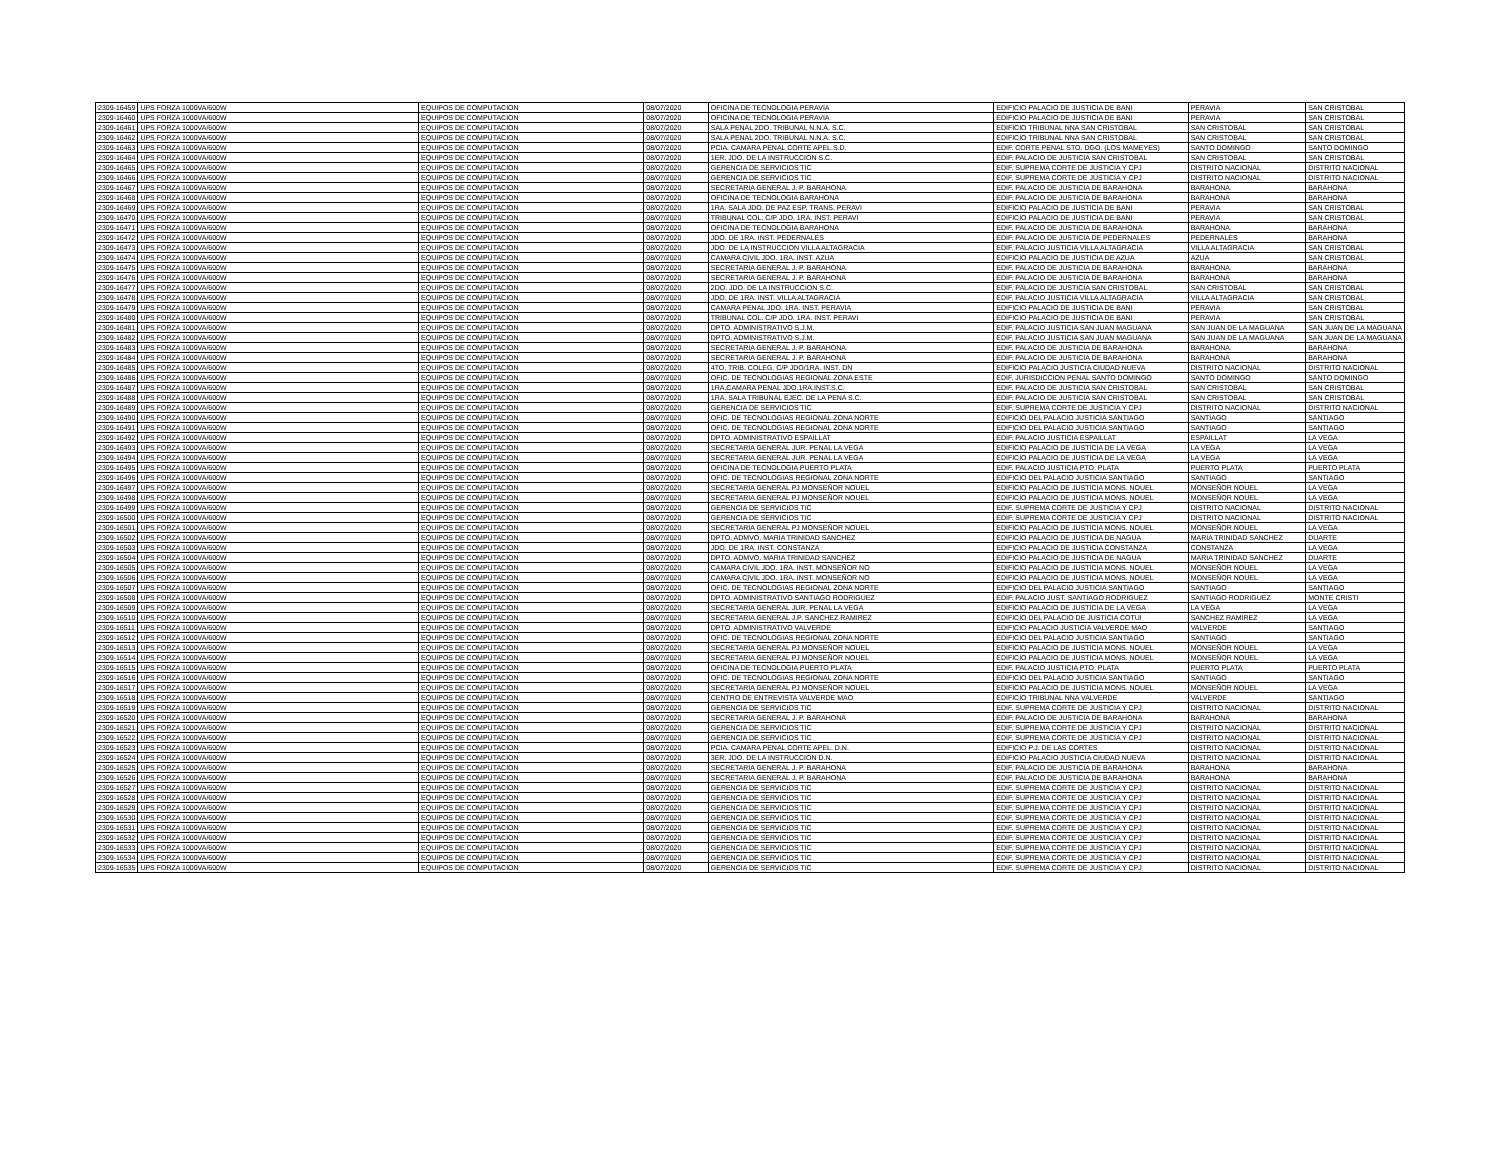| 2309-16459 | UPS FORZA 1000VA/600W | EQUIPOS DE COMPUTACION | 08/07/2020 | OFICINA DE TECNOLOGIA PERAVIA | EDIFICIO PALACIO DE JUSTICIA DE BANI | PERAVIA | SAN CRISTOBAL |
| 2309-16460 | UPS FORZA 1000VA/600W | EQUIPOS DE COMPUTACION | 08/07/2020 | OFICINA DE TECNOLOGIA PERAVIA | EDIFICIO PALACIO DE JUSTICIA DE BANI | PERAVIA | SAN CRISTOBAL |
| 2309-16461 | UPS FORZA 1000VA/600W | EQUIPOS DE COMPUTACION | 08/07/2020 | SALA PENAL 2DO. TRIBUNAL N.N.A. S.C. | EDIFICIO TRIBUNAL NNA SAN CRISTOBAL | SAN CRISTOBAL | SAN CRISTOBAL |
| 2309-16462 | UPS FORZA 1000VA/600W | EQUIPOS DE COMPUTACION | 08/07/2020 | SALA PENAL 2DO. TRIBUNAL N.N.A. S.C. | EDIFICIO TRIBUNAL NNA SAN CRISTOBAL | SAN CRISTOBAL | SAN CRISTOBAL |
| 2309-16463 | UPS FORZA 1000VA/600W | EQUIPOS DE COMPUTACION | 08/07/2020 | PCIA. CAMARA PENAL CORTE APEL.S.D. | EDIF. CORTE PENAL STO. DGO. (LOS MAMEYES) | SANTO DOMINGO | SANTO DOMINGO |
| 2309-16464 | UPS FORZA 1000VA/600W | EQUIPOS DE COMPUTACION | 08/07/2020 | 1ER. JDO. DE LA INSTRUCCION S.C. | EDIF. PALACIO DE JUSTICIA SAN CRISTOBAL | SAN CRISTOBAL | SAN CRISTOBAL |
| 2309-16465 | UPS FORZA 1000VA/600W | EQUIPOS DE COMPUTACION | 08/07/2020 | GERENCIA DE SERVICIOS TIC | EDIF. SUPREMA CORTE DE JUSTICIA Y CPJ | DISTRITO NACIONAL | DISTRITO NACIONAL |
| 2309-16466 | UPS FORZA 1000VA/600W | EQUIPOS DE COMPUTACION | 08/07/2020 | GERENCIA DE SERVICIOS TIC | EDIF. SUPREMA CORTE DE JUSTICIA Y CPJ | DISTRITO NACIONAL | DISTRITO NACIONAL |
| 2309-16467 | UPS FORZA 1000VA/600W | EQUIPOS DE COMPUTACION | 08/07/2020 | SECRETARIA GENERAL J. P. BARAHONA | EDIF. PALACIO DE JUSTICIA DE BARAHONA | BARAHONA | BARAHONA |
| 2309-16468 | UPS FORZA 1000VA/600W | EQUIPOS DE COMPUTACION | 08/07/2020 | OFICINA DE TECNOLOGIA BARAHONA | EDIF. PALACIO DE JUSTICIA DE BARAHONA | BARAHONA | BARAHONA |
| 2309-16469 | UPS FORZA 1000VA/600W | EQUIPOS DE COMPUTACION | 08/07/2020 | 1RA. SALA JDO. DE PAZ ESP. TRANS. PERAVI | EDIFICIO PALACIO DE JUSTICIA DE BANI | PERAVIA | SAN CRISTOBAL |
| 2309-16470 | UPS FORZA 1000VA/600W | EQUIPOS DE COMPUTACION | 08/07/2020 | TRIBUNAL COL. C/P JDO. 1RA. INST. PERAVI | EDIFICIO PALACIO DE JUSTICIA DE BANI | PERAVIA | SAN CRISTOBAL |
| 2309-16471 | UPS FORZA 1000VA/600W | EQUIPOS DE COMPUTACION | 08/07/2020 | OFICINA DE TECNOLOGIA BARAHONA | EDIF. PALACIO DE JUSTICIA DE BARAHONA | BARAHONA | BARAHONA |
| 2309-16472 | UPS FORZA 1000VA/600W | EQUIPOS DE COMPUTACION | 08/07/2020 | JDO. DE 1RA. INST. PEDERNALES | EDIF. PALACIO DE JUSTICIA DE PEDERNALES | PEDERNALES | BARAHONA |
| 2309-16473 | UPS FORZA 1000VA/600W | EQUIPOS DE COMPUTACION | 08/07/2020 | JDO. DE LA INSTRUCCION VILLA ALTAGRACIA | EDIF. PALACIO JUSTICIA VILLA ALTAGRACIA | VILLA ALTAGRACIA | SAN CRISTOBAL |
| 2309-16474 | UPS FORZA 1000VA/600W | EQUIPOS DE COMPUTACION | 08/07/2020 | CAMARA CIVIL JDO. 1RA. INST. AZUA | EDIFICIO PALACIO DE JUSTICIA DE AZUA | AZUA | SAN CRISTOBAL |
| 2309-16475 | UPS FORZA 1000VA/600W | EQUIPOS DE COMPUTACION | 08/07/2020 | SECRETARIA GENERAL J. P. BARAHONA | EDIF. PALACIO DE JUSTICIA DE BARAHONA | BARAHONA | BARAHONA |
| 2309-16476 | UPS FORZA 1000VA/600W | EQUIPOS DE COMPUTACION | 08/07/2020 | SECRETARIA GENERAL J. P. BARAHONA | EDIF. PALACIO DE JUSTICIA DE BARAHONA | BARAHONA | BARAHONA |
| 2309-16477 | UPS FORZA 1000VA/600W | EQUIPOS DE COMPUTACION | 08/07/2020 | 2DO. JDO. DE LA INSTRUCCION S.C. | EDIF. PALACIO DE JUSTICIA SAN CRISTOBAL | SAN CRISTOBAL | SAN CRISTOBAL |
| 2309-16478 | UPS FORZA 1000VA/600W | EQUIPOS DE COMPUTACION | 08/07/2020 | JDO. DE 1RA. INST. VILLA ALTAGRACIA | EDIF. PALACIO JUSTICIA VILLA ALTAGRACIA | VILLA ALTAGRACIA | SAN CRISTOBAL |
| 2309-16479 | UPS FORZA 1000VA/600W | EQUIPOS DE COMPUTACION | 08/07/2020 | CAMARA PENAL JDO. 1RA. INST. PERAVIA | EDIFICIO PALACIO DE JUSTICIA DE BANI | PERAVIA | SAN CRISTOBAL |
| 2309-16480 | UPS FORZA 1000VA/600W | EQUIPOS DE COMPUTACION | 08/07/2020 | TRIBUNAL COL. C/P JDO. 1RA. INST. PERAVI | EDIFICIO PALACIO DE JUSTICIA DE BANI | PERAVIA | SAN CRISTOBAL |
| 2309-16481 | UPS FORZA 1000VA/600W | EQUIPOS DE COMPUTACION | 08/07/2020 | DPTO. ADMINISTRATIVO S.J.M. | EDIF. PALACIO JUSTICIA SAN JUAN MAGUANA | SAN JUAN DE LA MAGUANA | SAN JUAN DE LA MAGUANA |
| 2309-16482 | UPS FORZA 1000VA/600W | EQUIPOS DE COMPUTACION | 08/07/2020 | DPTO. ADMINISTRATIVO S.J.M. | EDIF. PALACIO JUSTICIA SAN JUAN MAGUANA | SAN JUAN DE LA MAGUANA | SAN JUAN DE LA MAGUANA |
| 2309-16483 | UPS FORZA 1000VA/600W | EQUIPOS DE COMPUTACION | 08/07/2020 | SECRETARIA GENERAL J. P. BARAHONA | EDIF. PALACIO DE JUSTICIA DE BARAHONA | BARAHONA | BARAHONA |
| 2309-16484 | UPS FORZA 1000VA/600W | EQUIPOS DE COMPUTACION | 08/07/2020 | SECRETARIA GENERAL J. P. BARAHONA | EDIF. PALACIO DE JUSTICIA DE BARAHONA | BARAHONA | BARAHONA |
| 2309-16485 | UPS FORZA 1000VA/600W | EQUIPOS DE COMPUTACION | 08/07/2020 | 4TO. TRIB. COLEG. C/P JDO/1RA. INST. DN | EDIFICIO PALACIO JUSTICIA CIUDAD NUEVA | DISTRITO NACIONAL | DISTRITO NACIONAL |
| 2309-16486 | UPS FORZA 1000VA/600W | EQUIPOS DE COMPUTACION | 08/07/2020 | OFIC. DE TECNOLOGIAS REGIONAL ZONA ESTE | EDIF. JURISDICCION PENAL SANTO DOMINGO | SANTO DOMINGO | SANTO DOMINGO |
| 2309-16487 | UPS FORZA 1000VA/600W | EQUIPOS DE COMPUTACION | 08/07/2020 | 1RA.CAMARA PENAL JDO.1RA.INST.S.C. | EDIF. PALACIO DE JUSTICIA SAN CRISTOBAL | SAN CRISTOBAL | SAN CRISTOBAL |
| 2309-16488 | UPS FORZA 1000VA/600W | EQUIPOS DE COMPUTACION | 08/07/2020 | 1RA. SALA TRIBUNAL EJEC. DE LA PENA S.C. | EDIF. PALACIO DE JUSTICIA SAN CRISTOBAL | SAN CRISTOBAL | SAN CRISTOBAL |
| 2309-16489 | UPS FORZA 1000VA/600W | EQUIPOS DE COMPUTACION | 08/07/2020 | GERENCIA DE SERVICIOS TIC | EDIF. SUPREMA CORTE DE JUSTICIA Y CPJ | DISTRITO NACIONAL | DISTRITO NACIONAL |
| 2309-16490 | UPS FORZA 1000VA/600W | EQUIPOS DE COMPUTACION | 08/07/2020 | OFIC. DE TECNOLOGIAS REGIONAL ZONA NORTE | EDIFICIO DEL PALACIO JUSTICIA SANTIAGO | SANTIAGO | SANTIAGO |
| 2309-16491 | UPS FORZA 1000VA/600W | EQUIPOS DE COMPUTACION | 08/07/2020 | OFIC. DE TECNOLOGIAS REGIONAL ZONA NORTE | EDIFICIO DEL PALACIO JUSTICIA SANTIAGO | SANTIAGO | SANTIAGO |
| 2309-16492 | UPS FORZA 1000VA/600W | EQUIPOS DE COMPUTACION | 08/07/2020 | DPTO. ADMINISTRATIVO ESPAILLAT | EDIF. PALACIO JUSTICIA ESPAILLAT | ESPAILLAT | LA VEGA |
| 2309-16493 | UPS FORZA 1000VA/600W | EQUIPOS DE COMPUTACION | 08/07/2020 | SECRETARIA GENERAL JUR. PENAL LA VEGA | EDIFICIO PALACIO DE JUSTICIA DE LA VEGA | LA VEGA | LA VEGA |
| 2309-16494 | UPS FORZA 1000VA/600W | EQUIPOS DE COMPUTACION | 08/07/2020 | SECRETARIA GENERAL JUR. PENAL LA VEGA | EDIFICIO PALACIO DE JUSTICIA DE LA VEGA | LA VEGA | LA VEGA |
| 2309-16495 | UPS FORZA 1000VA/600W | EQUIPOS DE COMPUTACION | 08/07/2020 | OFICINA DE TECNOLOGIA PUERTO PLATA | EDIF. PALACIO JUSTICIA PTO. PLATA | PUERTO PLATA | PUERTO PLATA |
| 2309-16496 | UPS FORZA 1000VA/600W | EQUIPOS DE COMPUTACION | 08/07/2020 | OFIC. DE TECNOLOGIAS REGIONAL ZONA NORTE | EDIFICIO DEL PALACIO JUSTICIA SANTIAGO | SANTIAGO | SANTIAGO |
| 2309-16497 | UPS FORZA 1000VA/600W | EQUIPOS DE COMPUTACION | 08/07/2020 | SECRETARIA GENERAL PJ MONSEÑOR NOUEL | EDIFICIO PALACIO DE JUSTICIA MONS. NOUEL | MONSEÑOR NOUEL | LA VEGA |
| 2309-16498 | UPS FORZA 1000VA/600W | EQUIPOS DE COMPUTACION | 08/07/2020 | SECRETARIA GENERAL PJ MONSEÑOR NOUEL | EDIFICIO PALACIO DE JUSTICIA MONS. NOUEL | MONSEÑOR NOUEL | LA VEGA |
| 2309-16499 | UPS FORZA 1000VA/600W | EQUIPOS DE COMPUTACION | 08/07/2020 | GERENCIA DE SERVICIOS TIC | EDIF. SUPREMA CORTE DE JUSTICIA Y CPJ | DISTRITO NACIONAL | DISTRITO NACIONAL |
| 2309-16500 | UPS FORZA 1000VA/600W | EQUIPOS DE COMPUTACION | 08/07/2020 | GERENCIA DE SERVICIOS TIC | EDIF. SUPREMA CORTE DE JUSTICIA Y CPJ | DISTRITO NACIONAL | DISTRITO NACIONAL |
| 2309-16501 | UPS FORZA 1000VA/600W | EQUIPOS DE COMPUTACION | 08/07/2020 | SECRETARIA GENERAL PJ MONSEÑOR NOUEL | EDIFICIO PALACIO DE JUSTICIA MONS. NOUEL | MONSEÑOR NOUEL | LA VEGA |
| 2309-16502 | UPS FORZA 1000VA/600W | EQUIPOS DE COMPUTACION | 08/07/2020 | DPTO. ADMVO. MARIA TRINIDAD SANCHEZ | EDIFICIO PALACIO DE JUSTICIA DE NAGUA | MARIA TRINIDAD SANCHEZ | DUARTE |
| 2309-16503 | UPS FORZA 1000VA/600W | EQUIPOS DE COMPUTACION | 08/07/2020 | JDO. DE 1RA. INST. CONSTANZA | EDIFICIO PALACIO DE JUSTICIA CONSTANZA | CONSTANZA | LA VEGA |
| 2309-16504 | UPS FORZA 1000VA/600W | EQUIPOS DE COMPUTACION | 08/07/2020 | DPTO. ADMVO. MARIA TRINIDAD SANCHEZ | EDIFICIO PALACIO DE JUSTICIA DE NAGUA | MARIA TRINIDAD SANCHEZ | DUARTE |
| 2309-16505 | UPS FORZA 1000VA/600W | EQUIPOS DE COMPUTACION | 08/07/2020 | CAMARA CIVIL JDO. 1RA. INST. MONSEÑOR NO | EDIFICIO PALACIO DE JUSTICIA MONS. NOUEL | MONSEÑOR NOUEL | LA VEGA |
| 2309-16506 | UPS FORZA 1000VA/600W | EQUIPOS DE COMPUTACION | 08/07/2020 | CAMARA CIVIL JDO. 1RA. INST. MONSEÑOR NO | EDIFICIO PALACIO DE JUSTICIA MONS. NOUEL | MONSEÑOR NOUEL | LA VEGA |
| 2309-16507 | UPS FORZA 1000VA/600W | EQUIPOS DE COMPUTACION | 08/07/2020 | OFIC. DE TECNOLOGIAS REGIONAL ZONA NORTE | EDIFICIO DEL PALACIO JUSTICIA SANTIAGO | SANTIAGO | SANTIAGO |
| 2309-16508 | UPS FORZA 1000VA/600W | EQUIPOS DE COMPUTACION | 08/07/2020 | DPTO. ADMINISTRATIVO SANTIAGO RODRIGUEZ | EDIF. PALACIO JUST. SANTIAGO RODRIGUEZ | SANTIAGO RODRIGUEZ | MONTE CRISTI |
| 2309-16509 | UPS FORZA 1000VA/600W | EQUIPOS DE COMPUTACION | 08/07/2020 | SECRETARIA GENERAL JUR. PENAL LA VEGA | EDIFICIO PALACIO DE JUSTICIA DE LA VEGA | LA VEGA | LA VEGA |
| 2309-16510 | UPS FORZA 1000VA/600W | EQUIPOS DE COMPUTACION | 08/07/2020 | SECRETARIA GENERAL J.P. SANCHEZ RAMIREZ | EDIFICIO DEL PALACIO DE JUSTICIA COTUI | SANCHEZ RAMIREZ | LA VEGA |
| 2309-16511 | UPS FORZA 1000VA/600W | EQUIPOS DE COMPUTACION | 08/07/2020 | DPTO. ADMINISTRATIVO VALVERDE | EDIFICIO PALACIO JUSTICIA VALVERDE MAO | VALVERDE | SANTIAGO |
| 2309-16512 | UPS FORZA 1000VA/600W | EQUIPOS DE COMPUTACION | 08/07/2020 | OFIC. DE TECNOLOGIAS REGIONAL ZONA NORTE | EDIFICIO DEL PALACIO JUSTICIA SANTIAGO | SANTIAGO | SANTIAGO |
| 2309-16513 | UPS FORZA 1000VA/600W | EQUIPOS DE COMPUTACION | 08/07/2020 | SECRETARIA GENERAL PJ MONSEÑOR NOUEL | EDIFICIO PALACIO DE JUSTICIA MONS. NOUEL | MONSEÑOR NOUEL | LA VEGA |
| 2309-16514 | UPS FORZA 1000VA/600W | EQUIPOS DE COMPUTACION | 08/07/2020 | SECRETARIA GENERAL PJ MONSEÑOR NOUEL | EDIFICIO PALACIO DE JUSTICIA MONS. NOUEL | MONSEÑOR NOUEL | LA VEGA |
| 2309-16515 | UPS FORZA 1000VA/600W | EQUIPOS DE COMPUTACION | 08/07/2020 | OFICINA DE TECNOLOGIA PUERTO PLATA | EDIF. PALACIO JUSTICIA PTO. PLATA | PUERTO PLATA | PUERTO PLATA |
| 2309-16516 | UPS FORZA 1000VA/600W | EQUIPOS DE COMPUTACION | 08/07/2020 | OFIC. DE TECNOLOGIAS REGIONAL ZONA NORTE | EDIFICIO DEL PALACIO JUSTICIA SANTIAGO | SANTIAGO | SANTIAGO |
| 2309-16517 | UPS FORZA 1000VA/600W | EQUIPOS DE COMPUTACION | 08/07/2020 | SECRETARIA GENERAL PJ MONSEÑOR NOUEL | EDIFICIO PALACIO DE JUSTICIA MONS. NOUEL | MONSEÑOR NOUEL | LA VEGA |
| 2309-16518 | UPS FORZA 1000VA/600W | EQUIPOS DE COMPUTACION | 08/07/2020 | CENTRO DE ENTREVISTA VALVERDE MAO | EDIFICIO TRIBUNAL NNA VALVERDE | VALVERDE | SANTIAGO |
| 2309-16519 | UPS FORZA 1000VA/600W | EQUIPOS DE COMPUTACION | 08/07/2020 | GERENCIA DE SERVICIOS TIC | EDIF. SUPREMA CORTE DE JUSTICIA Y CPJ | DISTRITO NACIONAL | DISTRITO NACIONAL |
| 2309-16520 | UPS FORZA 1000VA/600W | EQUIPOS DE COMPUTACION | 08/07/2020 | SECRETARIA GENERAL J. P. BARAHONA | EDIF. PALACIO DE JUSTICIA DE BARAHONA | BARAHONA | BARAHONA |
| 2309-16521 | UPS FORZA 1000VA/600W | EQUIPOS DE COMPUTACION | 08/07/2020 | GERENCIA DE SERVICIOS TIC | EDIF. SUPREMA CORTE DE JUSTICIA Y CPJ | DISTRITO NACIONAL | DISTRITO NACIONAL |
| 2309-16522 | UPS FORZA 1000VA/600W | EQUIPOS DE COMPUTACION | 08/07/2020 | GERENCIA DE SERVICIOS TIC | EDIF. SUPREMA CORTE DE JUSTICIA Y CPJ | DISTRITO NACIONAL | DISTRITO NACIONAL |
| 2309-16523 | UPS FORZA 1000VA/600W | EQUIPOS DE COMPUTACION | 08/07/2020 | PCIA. CAMARA PENAL CORTE APEL. D.N. | EDIFICIO P.J. DE LAS CORTES | DISTRITO NACIONAL | DISTRITO NACIONAL |
| 2309-16524 | UPS FORZA 1000VA/600W | EQUIPOS DE COMPUTACION | 08/07/2020 | 3ER. JDO. DE LA INSTRUCCION D.N. | EDIFICIO PALACIO JUSTICIA CIUDAD NUEVA | DISTRITO NACIONAL | DISTRITO NACIONAL |
| 2309-16525 | UPS FORZA 1000VA/600W | EQUIPOS DE COMPUTACION | 08/07/2020 | SECRETARIA GENERAL J. P. BARAHONA | EDIF. PALACIO DE JUSTICIA DE BARAHONA | BARAHONA | BARAHONA |
| 2309-16526 | UPS FORZA 1000VA/600W | EQUIPOS DE COMPUTACION | 08/07/2020 | SECRETARIA GENERAL J. P. BARAHONA | EDIF. PALACIO DE JUSTICIA DE BARAHONA | BARAHONA | BARAHONA |
| 2309-16527 | UPS FORZA 1000VA/600W | EQUIPOS DE COMPUTACION | 08/07/2020 | GERENCIA DE SERVICIOS TIC | EDIF. SUPREMA CORTE DE JUSTICIA Y CPJ | DISTRITO NACIONAL | DISTRITO NACIONAL |
| 2309-16528 | UPS FORZA 1000VA/600W | EQUIPOS DE COMPUTACION | 08/07/2020 | GERENCIA DE SERVICIOS TIC | EDIF. SUPREMA CORTE DE JUSTICIA Y CPJ | DISTRITO NACIONAL | DISTRITO NACIONAL |
| 2309-16529 | UPS FORZA 1000VA/600W | EQUIPOS DE COMPUTACION | 08/07/2020 | GERENCIA DE SERVICIOS TIC | EDIF. SUPREMA CORTE DE JUSTICIA Y CPJ | DISTRITO NACIONAL | DISTRITO NACIONAL |
| 2309-16530 | UPS FORZA 1000VA/600W | EQUIPOS DE COMPUTACION | 08/07/2020 | GERENCIA DE SERVICIOS TIC | EDIF. SUPREMA CORTE DE JUSTICIA Y CPJ | DISTRITO NACIONAL | DISTRITO NACIONAL |
| 2309-16531 | UPS FORZA 1000VA/600W | EQUIPOS DE COMPUTACION | 08/07/2020 | GERENCIA DE SERVICIOS TIC | EDIF. SUPREMA CORTE DE JUSTICIA Y CPJ | DISTRITO NACIONAL | DISTRITO NACIONAL |
| 2309-16532 | UPS FORZA 1000VA/600W | EQUIPOS DE COMPUTACION | 08/07/2020 | GERENCIA DE SERVICIOS TIC | EDIF. SUPREMA CORTE DE JUSTICIA Y CPJ | DISTRITO NACIONAL | DISTRITO NACIONAL |
| 2309-16533 | UPS FORZA 1000VA/600W | EQUIPOS DE COMPUTACION | 08/07/2020 | GERENCIA DE SERVICIOS TIC | EDIF. SUPREMA CORTE DE JUSTICIA Y CPJ | DISTRITO NACIONAL | DISTRITO NACIONAL |
| 2309-16534 | UPS FORZA 1000VA/600W | EQUIPOS DE COMPUTACION | 08/07/2020 | GERENCIA DE SERVICIOS TIC | EDIF. SUPREMA CORTE DE JUSTICIA Y CPJ | DISTRITO NACIONAL | DISTRITO NACIONAL |
| 2309-16535 | UPS FORZA 1000VA/600W | EQUIPOS DE COMPUTACION | 08/07/2020 | GERENCIA DE SERVICIOS TIC | EDIF. SUPREMA CORTE DE JUSTICIA Y CPJ | DISTRITO NACIONAL | DISTRITO NACIONAL |